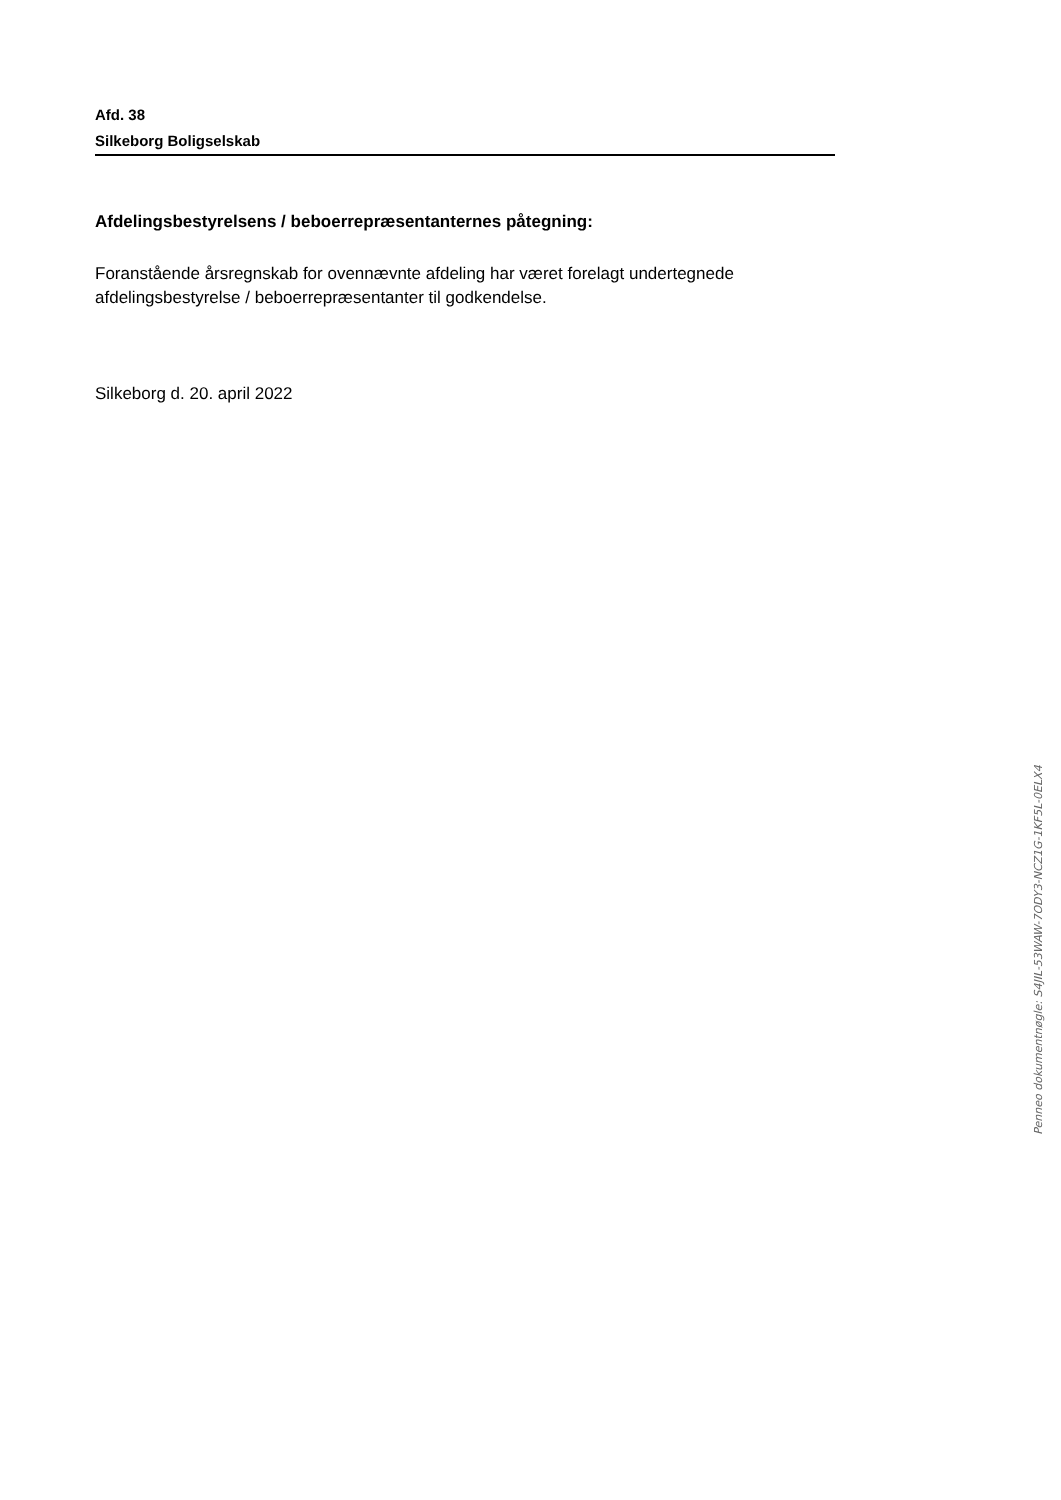Afd. 38
Silkeborg Boligselskab
Afdelingsbestyrelsens / beboerrepræsentanternes påtegning:
Foranstående årsregnskab for ovennævnte afdeling har været forelagt undertegnede afdelingsbestyrelse / beboerrepræsentanter til godkendelse.
Silkeborg d. 20. april 2022
Penneo dokumentnøgle: S4JIL-53WAW-7ODY3-NCZ1G-1KF5L-0ELX4